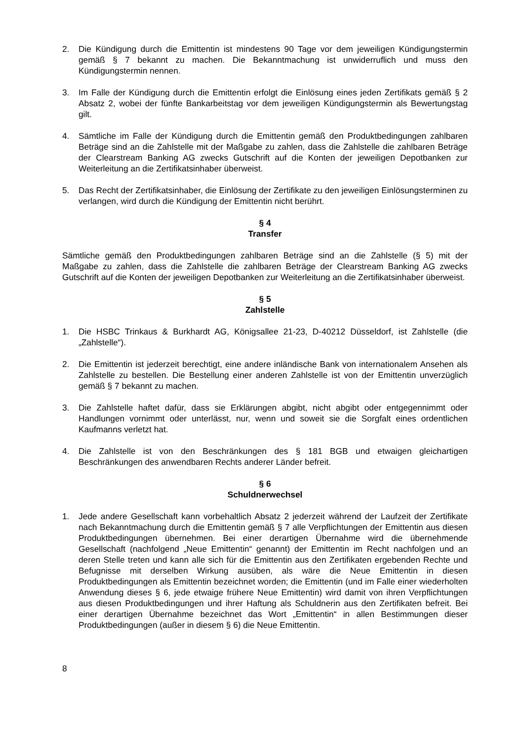2. Die Kündigung durch die Emittentin ist mindestens 90 Tage vor dem jeweiligen Kündigungstermin gemäß § 7 bekannt zu machen. Die Bekanntmachung ist unwiderruflich und muss den Kündigungstermin nennen.
3. Im Falle der Kündigung durch die Emittentin erfolgt die Einlösung eines jeden Zertifikats gemäß § 2 Absatz 2, wobei der fünfte Bankarbeitstag vor dem jeweiligen Kündigungstermin als Bewertungstag gilt.
4. Sämtliche im Falle der Kündigung durch die Emittentin gemäß den Produktbedingungen zahlbaren Beträge sind an die Zahlstelle mit der Maßgabe zu zahlen, dass die Zahlstelle die zahlbaren Beträge der Clearstream Banking AG zwecks Gutschrift auf die Konten der jeweiligen Depotbanken zur Weiterleitung an die Zertifikatsinhaber überweist.
5. Das Recht der Zertifikatsinhaber, die Einlösung der Zertifikate zu den jeweiligen Einlösungsterminen zu verlangen, wird durch die Kündigung der Emittentin nicht berührt.
§ 4
Transfer
Sämtliche gemäß den Produktbedingungen zahlbaren Beträge sind an die Zahlstelle (§ 5) mit der Maßgabe zu zahlen, dass die Zahlstelle die zahlbaren Beträge der Clearstream Banking AG zwecks Gutschrift auf die Konten der jeweiligen Depotbanken zur Weiterleitung an die Zertifikatsinhaber überweist.
§ 5
Zahlstelle
1. Die HSBC Trinkaus & Burkhardt AG, Königsallee 21-23, D-40212 Düsseldorf, ist Zahlstelle (die „Zahlstelle“).
2. Die Emittentin ist jederzeit berechtigt, eine andere inländische Bank von internationalem Ansehen als Zahlstelle zu bestellen. Die Bestellung einer anderen Zahlstelle ist von der Emittentin unverzüglich gemäß § 7 bekannt zu machen.
3. Die Zahlstelle haftet dafür, dass sie Erklärungen abgibt, nicht abgibt oder entgegennimmt oder Handlungen vornimmt oder unterlässt, nur, wenn und soweit sie die Sorgfalt eines ordentlichen Kaufmanns verletzt hat.
4. Die Zahlstelle ist von den Beschränkungen des § 181 BGB und etwaigen gleichartigen Beschränkungen des anwendbaren Rechts anderer Länder befreit.
§ 6
Schuldnerwechsel
1. Jede andere Gesellschaft kann vorbehaltlich Absatz 2 jederzeit während der Laufzeit der Zertifikate nach Bekanntmachung durch die Emittentin gemäß § 7 alle Verpflichtungen der Emittentin aus diesen Produktbedingungen übernehmen. Bei einer derartigen Übernahme wird die übernehmende Gesellschaft (nachfolgend „Neue Emittentin“ genannt) der Emittentin im Recht nachfolgen und an deren Stelle treten und kann alle sich für die Emittentin aus den Zertifikaten ergebenden Rechte und Befugnisse mit derselben Wirkung ausüben, als wäre die Neue Emittentin in diesen Produktbedingungen als Emittentin bezeichnet worden; die Emittentin (und im Falle einer wiederholten Anwendung dieses § 6, jede etwaige frühere Neue Emittentin) wird damit von ihren Verpflichtungen aus diesen Produktbedingungen und ihrer Haftung als Schuldnerin aus den Zertifikaten befreit. Bei einer derartigen Übernahme bezeichnet das Wort „Emittentin“ in allen Bestimmungen dieser Produktbedingungen (außer in diesem § 6) die Neue Emittentin.
8